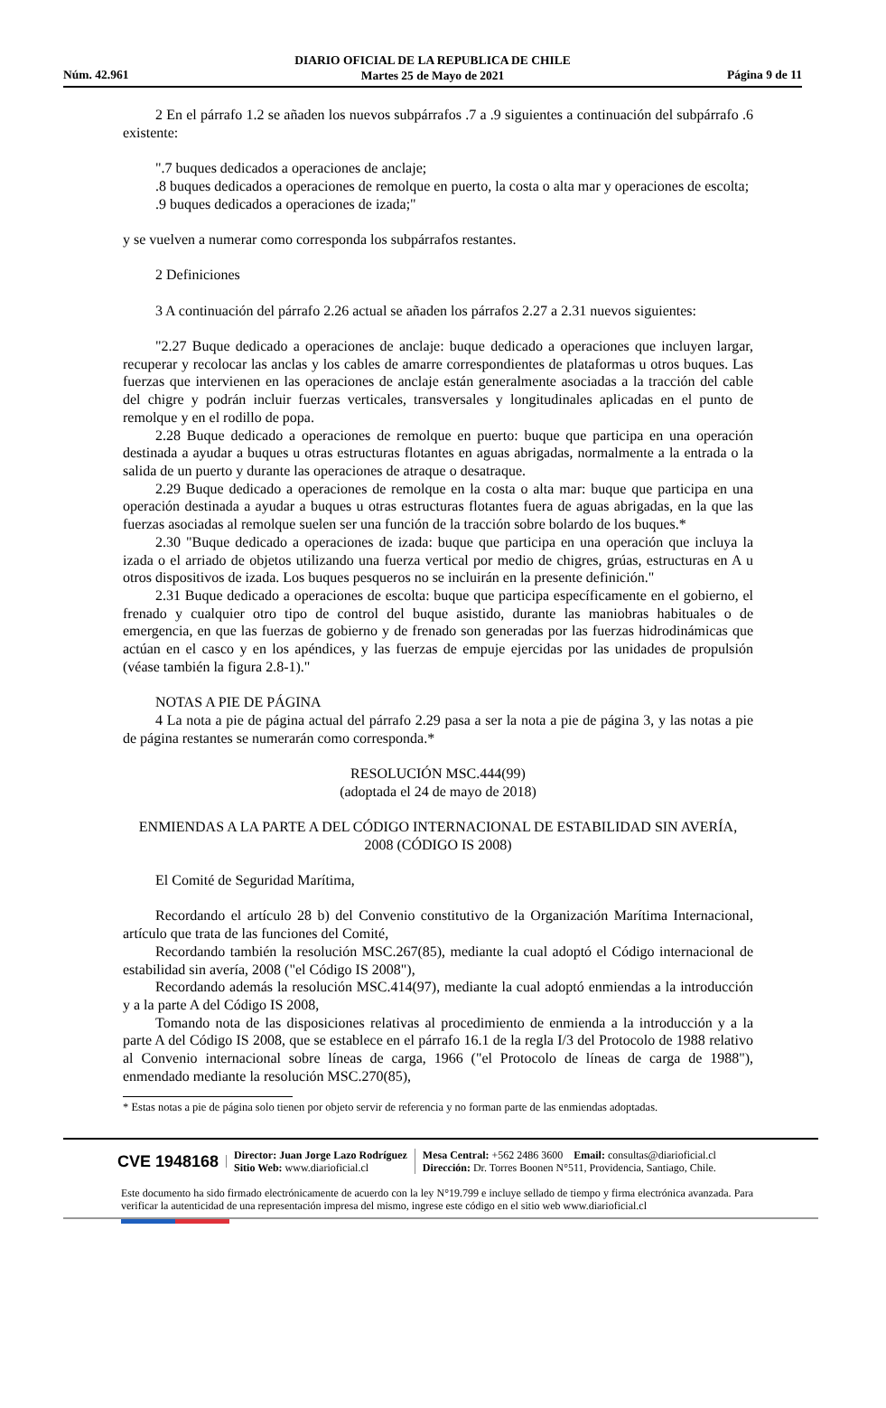DIARIO OFICIAL DE LA REPUBLICA DE CHILE
Martes 25 de Mayo de 2021
Núm. 42.961 Página 9 de 11
2 En el párrafo 1.2 se añaden los nuevos subpárrafos .7 a .9 siguientes a continuación del subpárrafo .6 existente:
".7 buques dedicados a operaciones de anclaje;
.8 buques dedicados a operaciones de remolque en puerto, la costa o alta mar y operaciones de escolta;
.9 buques dedicados a operaciones de izada;"
y se vuelven a numerar como corresponda los subpárrafos restantes.
2 Definiciones
3 A continuación del párrafo 2.26 actual se añaden los párrafos 2.27 a 2.31 nuevos siguientes:
"2.27 Buque dedicado a operaciones de anclaje: buque dedicado a operaciones que incluyen largar, recuperar y recolocar las anclas y los cables de amarre correspondientes de plataformas u otros buques. Las fuerzas que intervienen en las operaciones de anclaje están generalmente asociadas a la tracción del cable del chigre y podrán incluir fuerzas verticales, transversales y longitudinales aplicadas en el punto de remolque y en el rodillo de popa.
2.28 Buque dedicado a operaciones de remolque en puerto: buque que participa en una operación destinada a ayudar a buques u otras estructuras flotantes en aguas abrigadas, normalmente a la entrada o la salida de un puerto y durante las operaciones de atraque o desatraque.
2.29 Buque dedicado a operaciones de remolque en la costa o alta mar: buque que participa en una operación destinada a ayudar a buques u otras estructuras flotantes fuera de aguas abrigadas, en la que las fuerzas asociadas al remolque suelen ser una función de la tracción sobre bolardo de los buques.*
2.30 "Buque dedicado a operaciones de izada: buque que participa en una operación que incluya la izada o el arriado de objetos utilizando una fuerza vertical por medio de chigres, grúas, estructuras en A u otros dispositivos de izada. Los buques pesqueros no se incluirán en la presente definición."
2.31 Buque dedicado a operaciones de escolta: buque que participa específicamente en el gobierno, el frenado y cualquier otro tipo de control del buque asistido, durante las maniobras habituales o de emergencia, en que las fuerzas de gobierno y de frenado son generadas por las fuerzas hidrodinámicas que actúan en el casco y en los apéndices, y las fuerzas de empuje ejercidas por las unidades de propulsión (véase también la figura 2.8-1)."
NOTAS A PIE DE PÁGINA
4 La nota a pie de página actual del párrafo 2.29 pasa a ser la nota a pie de página 3, y las notas a pie de página restantes se numerarán como corresponda.*
RESOLUCIÓN MSC.444(99)
(adoptada el 24 de mayo de 2018)
ENMIENDAS A LA PARTE A DEL CÓDIGO INTERNACIONAL DE ESTABILIDAD SIN AVERÍA, 2008 (CÓDIGO IS 2008)
El Comité de Seguridad Marítima,
Recordando el artículo 28 b) del Convenio constitutivo de la Organización Marítima Internacional, artículo que trata de las funciones del Comité,
Recordando también la resolución MSC.267(85), mediante la cual adoptó el Código internacional de estabilidad sin avería, 2008 ("el Código IS 2008"),
Recordando además la resolución MSC.414(97), mediante la cual adoptó enmiendas a la introducción y a la parte A del Código IS 2008,
Tomando nota de las disposiciones relativas al procedimiento de enmienda a la introducción y a la parte A del Código IS 2008, que se establece en el párrafo 16.1 de la regla I/3 del Protocolo de 1988 relativo al Convenio internacional sobre líneas de carga, 1966 ("el Protocolo de líneas de carga de 1988"), enmendado mediante la resolución MSC.270(85),
* Estas notas a pie de página solo tienen por objeto servir de referencia y no forman parte de las enmiendas adoptadas.
CVE 1948168
Director: Juan Jorge Lazo Rodríguez
Sitio Web: www.diarioficial.cl
Mesa Central: +562 2486 3600 Email: consultas@diarioficial.cl
Dirección: Dr. Torres Boonen N°511, Providencia, Santiago, Chile.
Este documento ha sido firmado electrónicamente de acuerdo con la ley N°19.799 e incluye sellado de tiempo y firma electrónica avanzada. Para verificar la autenticidad de una representación impresa del mismo, ingrese este código en el sitio web www.diarioficial.cl